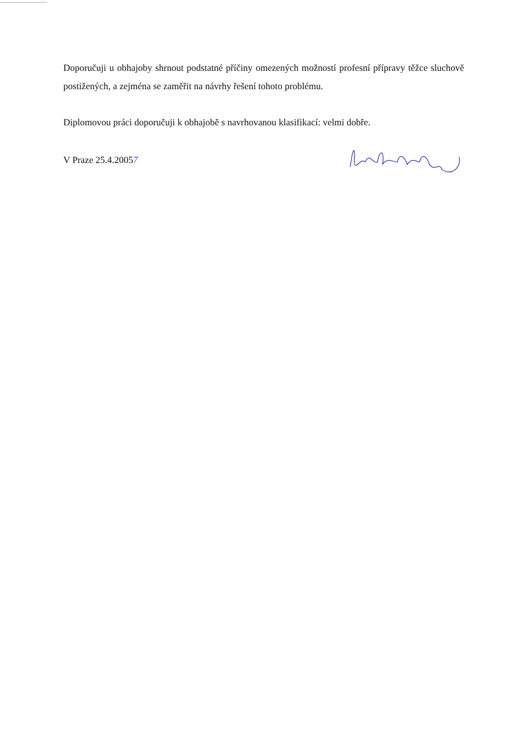Doporučuji u obhajoby shrnout podstatné příčiny omezených možností profesní přípravy těžce sluchově postižených, a zejména se zaměřit na návrhy řešení tohoto problému.
Diplomovou práci doporučuji k obhajobě s navrhovanou klasifikací: velmi dobře.
V Praze 25.4.20057